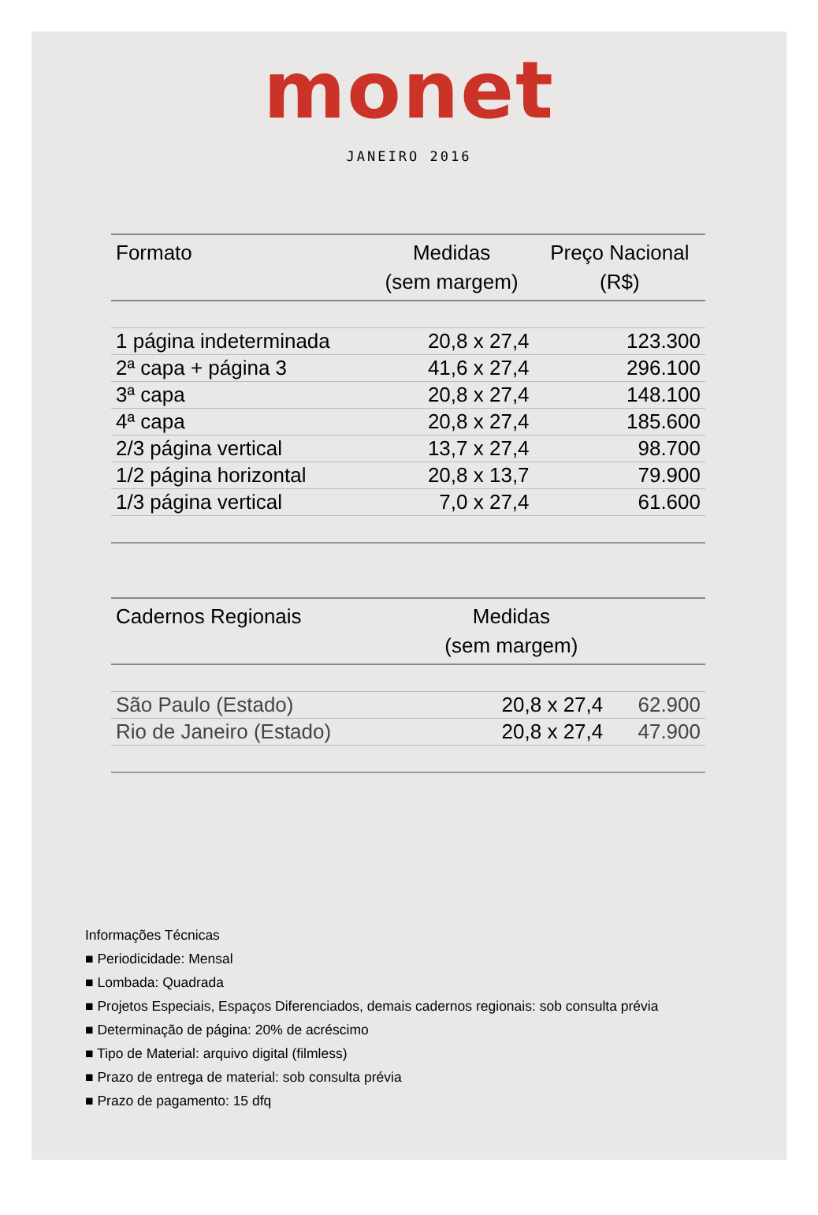monet
JANEIRO 2016
| Formato | Medidas (sem margem) | Preço Nacional (R$) |
| --- | --- | --- |
| 1 página indeterminada | 20,8 x 27,4 | 123.300 |
| 2ª capa + página 3 | 41,6 x 27,4 | 296.100 |
| 3ª capa | 20,8 x 27,4 | 148.100 |
| 4ª capa | 20,8 x 27,4 | 185.600 |
| 2/3 página vertical | 13,7 x 27,4 | 98.700 |
| 1/2 página horizontal | 20,8 x 13,7 | 79.900 |
| 1/3 página vertical | 7,0 x 27,4 | 61.600 |
| Cadernos Regionais | Medidas (sem margem) | |
| --- | --- | --- |
| São Paulo (Estado) | 20,8 x 27,4 | 62.900 |
| Rio de Janeiro (Estado) | 20,8 x 27,4 | 47.900 |
Informações Técnicas
■ Periodicidade: Mensal
■ Lombada: Quadrada
■ Projetos Especiais, Espaços Diferenciados, demais cadernos regionais: sob consulta prévia
■ Determinação de página: 20% de acréscimo
■ Tipo de Material: arquivo digital (filmless)
■ Prazo de entrega de material: sob consulta prévia
■ Prazo de pagamento: 15 dfq